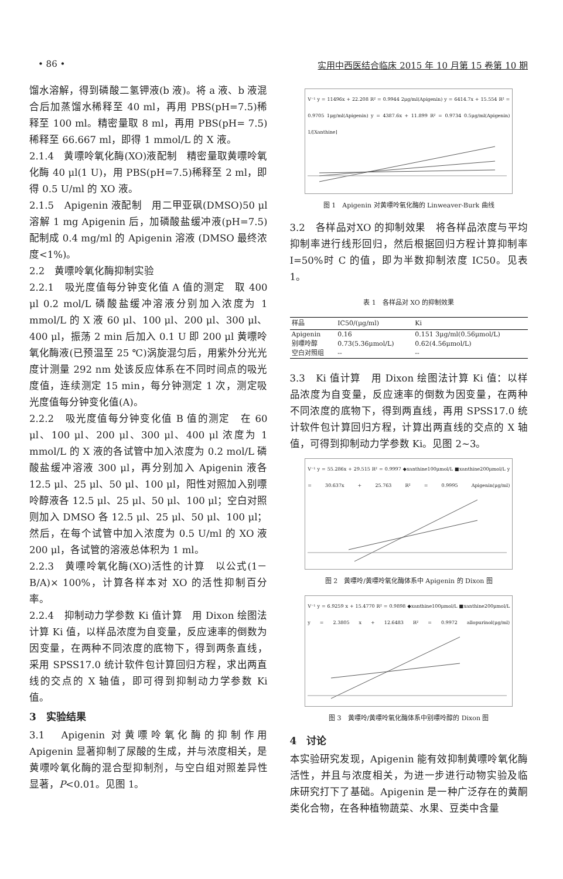• 86 • 实用中西医结合临床 2015 年 10 月第 15 卷第 10 期
馏水溶解，得到磷酸二氢钾液(b 液)。将 a 液、b 液混合后加蒸馏水稀释至 40 ml，再用 PBS(pH=7.5)稀释至 100 ml。精密量取 8 ml，再用 PBS(pH= 7.5)稀释至 66.667 ml，即得 1 mmol/L 的 X 液。
2.1.4　黄嘌呤氧化酶(XO)液配制　精密量取黄嘌呤氧化酶 40 μl(1 U)，用 PBS(pH=7.5)稀释至 2 ml，即得 0.5 U/ml 的 XO 液。
2.1.5　Apigenin 液配制　用二甲亚砜(DMSO)50 μl 溶解 1 mg Apigenin 后，加磷酸盐缓冲液(pH=7.5)配制成 0.4 mg/ml 的 Apigenin 溶液 (DMSO 最终浓度<1%)。
2.2　黄嘌呤氧化酶抑制实验
2.2.1　吸光度值每分钟变化值 A 值的测定　取 400 μl 0.2 mol/L 磷酸盐缓冲溶液分别加入浓度为 1 mmol/L 的 X 液 60 μl、100 μl、200 μl、300 μl、400 μl，振荡 2 min 后加入 0.1 U 即 200 μl 黄嘌呤氧化酶液(已预温至 25 ℃)涡旋混匀后，用紫外分光光度计测量 292 nm 处该反应体系在不同时间点的吸光度值，连续测定 15 min，每分钟测定 1 次，测定吸光度值每分钟变化值(A)。
2.2.2　吸光度值每分钟变化值 B 值的测定　在 60 μl、100 μl、200 μl、300 μl、400 μl 浓度为 1 mmol/L 的 X 液的各试管中加入浓度为 0.2 mol/L 磷酸盐缓冲溶液 300 μl，再分别加入 Apigenin 液各 12.5 μl、25 μl、50 μl、100 μl，阳性对照加入别嘌呤醇液各 12.5 μl、25 μl、50 μl、100 μl；空白对照则加入 DMSO 各 12.5 μl、25 μl、50 μl、100 μl；然后，在每个试管中加入浓度为 0.5 U/ml 的 XO 液 200 μl，各试管的溶液总体积为 1 ml。
2.2.3　黄嘌呤氧化酶(XO)活性的计算　以公式(1－B/A)× 100%，计算各样本对 XO 的活性抑制百分率。
2.2.4　抑制动力学参数 Ki 值计算　用 Dixon 绘图法计算 Ki 值，以样品浓度为自变量，反应速率的倒数为因变量，在两种不同浓度的底物下，得到两条直线，采用 SPSS17.0 统计软件包计算回归方程，求出两直线的交点的 X 轴值，即可得到抑制动力学参数 Ki 值。
3　实验结果
3.1　Apigenin 对黄嘌呤氧化酶的抑制作用　Apigenin 显著抑制了尿酸的生成，并与浓度相关，是黄嘌呤氧化酶的混合型抑制剂，与空白组对照差异性显著，P<0.01。见图 1。
V⁻¹ y = 11496x + 22.208 R² = 0.9944 2μg/ml(Apigenin) y = 6414.7x + 15.554 R² = 0.9705 1μg/ml(Apigenin) y = 4387.6x + 11.899 R² = 0.9734 0.5μg/ml(Apigenin) 1/[Xanthine]
图 1　Apigenin 对黄嘌呤氧化酶的 Linweaver-Burk 曲线
3.2　各样品对XO 的抑制效果　将各样品浓度与平均抑制率进行线形回归，然后根据回归方程计算抑制率 I=50%时 C 的值，即为半数抑制浓度 IC50。见表 1。
表 1　各样品对 XO 的抑制效果
| 样品 | IC50/(μg/ml) | Ki |
| --- | --- | --- |
| Apigenin | 0.16 | 0.151 3μg/ml(0.56μmol/L) |
| 别嘌呤醇 | 0.73(5.36μmol/L) | 0.62(4.56μmol/L) |
| 空白对照组 | -- | -- |
3.3　Ki 值计算　用 Dixon 绘图法计算 Ki 值：以样品浓度为自变量，反应速率的倒数为因变量，在两种不同浓度的底物下，得到两直线，再用 SPSS17.0 统计软件包计算回归方程，计算出两直线的交点的 X 轴值，可得到抑制动力学参数 Ki。见图 2~3。
V⁻¹ y = 55.286x + 29.515 R² = 0.9997 ◆xanthine100μmol/L ■xanthine200μmol/L y = 30.637x + 25.763 R² = 0.9995 Apigenin(μg/ml)
图 2　黄嘌呤/黄嘌呤氧化酶体系中 Apigenin 的 Dixon 图
V⁻¹ y = 6.9259 x + 15.4770 R² = 0.9898 ◆xanthine100μmol/L ■xanthine200μmol/L y = 2.3805 x + 12.6483 R² = 0.9972 allopurinol(μg/ml)
图 3　黄嘌呤/黄嘌呤氧化酶体系中别嘌呤醇的 Dixon 图
4　讨论
本实验研究发现，Apigenin 能有效抑制黄嘌呤氧化酶活性，并且与浓度相关，为进一步进行动物实验及临床研究打下了基础。Apigenin 是一种广泛存在的黄酮类化合物，在各种植物蔬菜、水果、豆类中含量